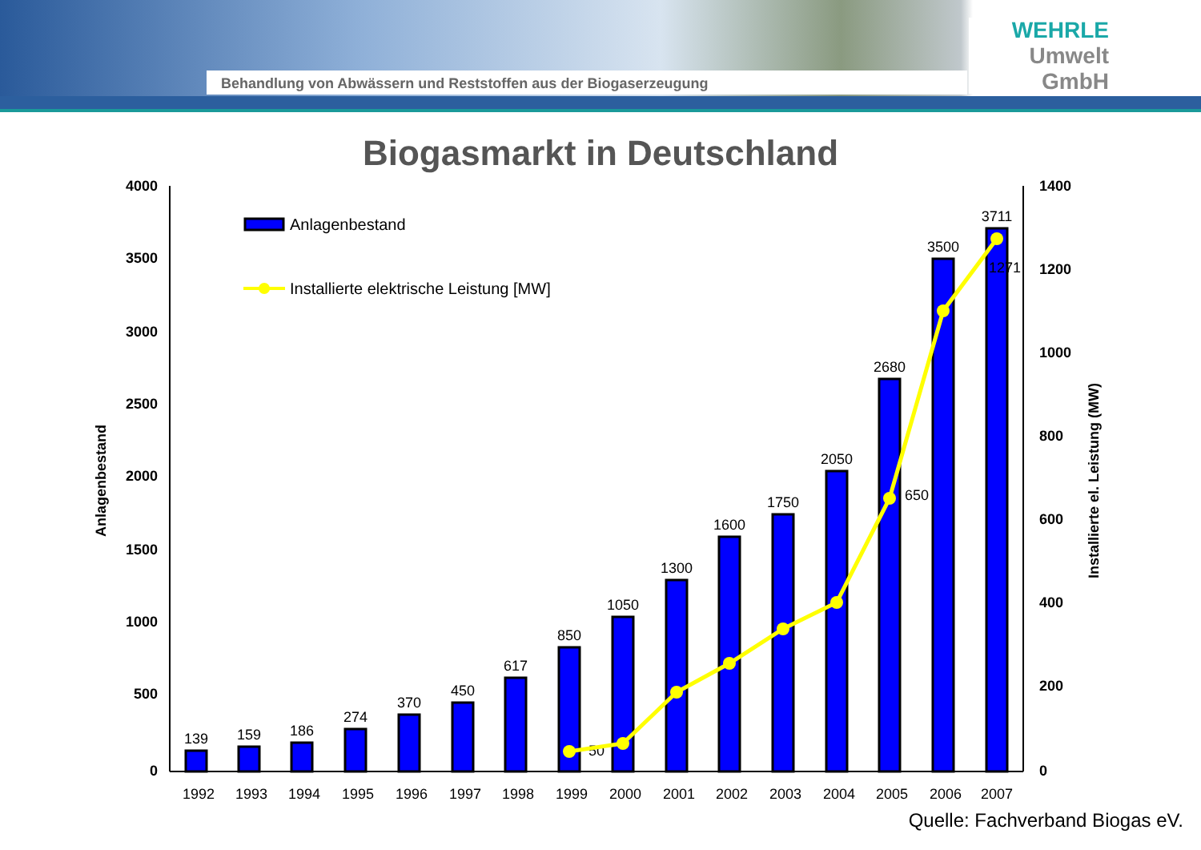Behandlung von Abwässern und Reststoffen aus der Biogaserzeugung
WEHRLE
Umwelt
GmbH
Biogasmarkt in Deutschland
4000
3500
3000
2500
2000
1500
1000
500
0
1400
1200
1000
800
600
400
200
0
Anlagenbestand
Installierte el. Leistung (MW)
Anlagenbestand
Installierte elektrische Leistung [MW]
139
159
186
274
370
450
617
850
1050
1300
1600
1750
2050
2680
3500
3711
50
650
1271
1992
1993
1994
1995
1996
1997
1998
1999
2000
2001
2002
2003
2004
2005
2006
2007
Quelle: Fachverband Biogas eV.